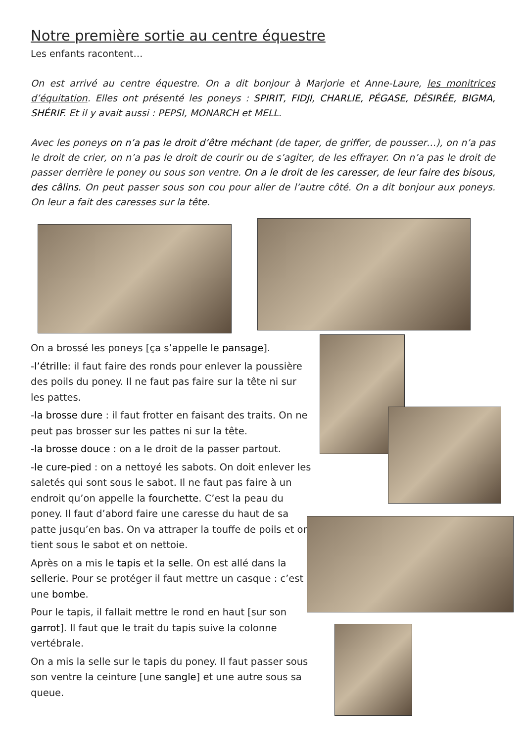Notre première sortie au centre équestre
Les enfants racontent…
On est arrivé au centre équestre. On a dit bonjour à Marjorie et Anne-Laure, les monitrices d’équitation. Elles ont présenté les poneys : SPIRIT, FIDJI, CHARLIE, PÉGASE, DÉSIRÉE, BIGMA, SHÉRIF. Et il y avait aussi : PEPSI, MONARCH et MELL.
Avec les poneys on n’a pas le droit d’être méchant (de taper, de griffer, de pousser…), on n’a pas le droit de crier, on n’a pas le droit de courir ou de s’agiter, de les effrayer. On n’a pas le droit de passer derrière le poney ou sous son ventre. On a le droit de les caresser, de leur faire des bisous, des câlins. On peut passer sous son cou pour aller de l’autre côté. On a dit bonjour aux poneys. On leur a fait des caresses sur la tête.
On a brossé les poneys [ça s’appelle le pansage].
-l’étrille: il faut faire des ronds pour enlever la poussière des poils du poney. Il ne faut pas faire sur la tête ni sur les pattes.
-la brosse dure : il faut frotter en faisant des traits. On ne peut pas brosser sur les pattes ni sur la tête.
-la brosse douce : on a le droit de la passer partout.
-le cure-pied : on a nettoyé les sabots. On doit enlever les saletés qui sont sous le sabot. Il ne faut pas faire à un endroit qu’on appelle la fourchette. C’est la peau du poney. Il faut d’abord faire une caresse du haut de sa patte jusqu’en bas. On va attraper la touffe de poils et on tient sous le sabot et on nettoie.
Après on a mis le tapis et la selle. On est allé dans la sellerie. Pour se protéger il faut mettre un casque : c’est une bombe.
Pour le tapis, il fallait mettre le rond en haut [sur son garrot]. Il faut que le trait du tapis suive la colonne vertébrale.
On a mis la selle sur le tapis du poney. Il faut passer sous son ventre la ceinture [une sangle] et une autre sous sa queue.